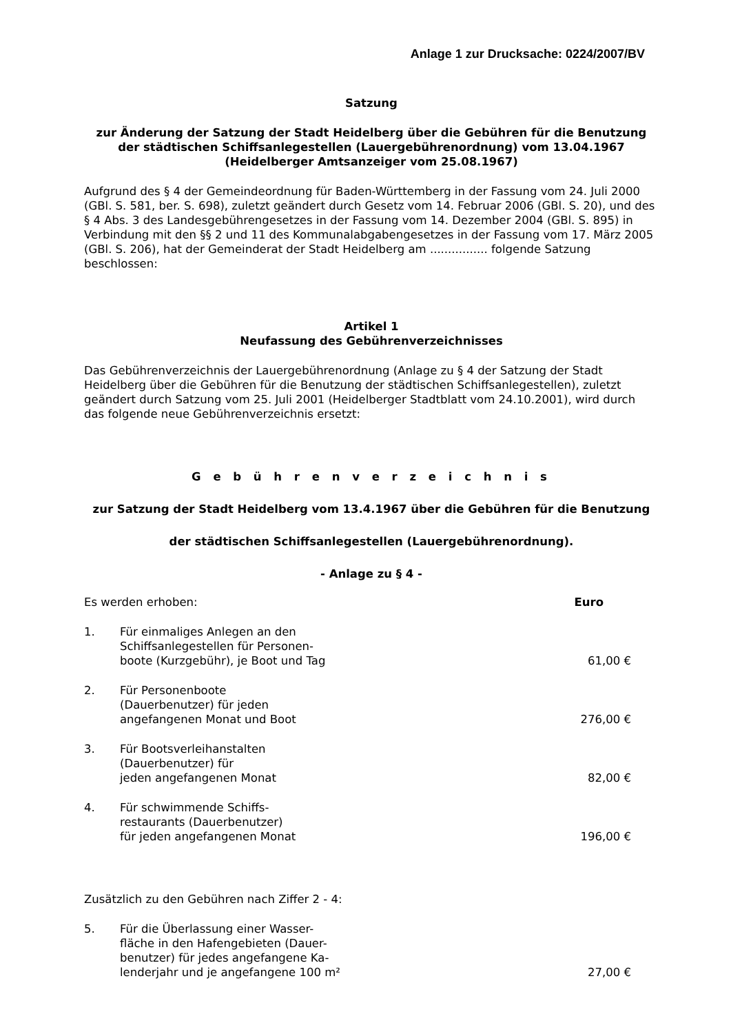Anlage 1 zur Drucksache: 0224/2007/BV
Satzung
zur Änderung der Satzung der Stadt Heidelberg über die Gebühren für die Benutzung der städtischen Schiffsanlegestellen (Lauergebührenordnung) vom 13.04.1967 (Heidelberger Amtsanzeiger vom 25.08.1967)
Aufgrund des § 4 der Gemeindeordnung für Baden-Württemberg in der Fassung vom 24. Juli 2000 (GBl. S. 581, ber. S. 698), zuletzt geändert durch Gesetz vom 14. Februar 2006 (GBl. S. 20), und des § 4 Abs. 3 des Landesgebührengesetzes in der Fassung vom 14. Dezember 2004 (GBl. S. 895) in Verbindung mit den §§ 2 und 11 des Kommunalabgabengesetzes in der Fassung vom 17. März 2005 (GBl. S. 206), hat der Gemeinderat der Stadt Heidelberg am ................ folgende Satzung beschlossen:
Artikel 1
Neufassung des Gebührenverzeichnisses
Das Gebührenverzeichnis der Lauergebührenordnung (Anlage zu § 4 der Satzung der Stadt Heidelberg über die Gebühren für die Benutzung der städtischen Schiffsanlegestellen), zuletzt geändert durch Satzung vom 25. Juli 2001 (Heidelberger Stadtblatt vom 24.10.2001), wird durch das folgende neue Gebührenverzeichnis ersetzt:
G e b ü h r e n v e r z e i c h n i s
zur Satzung der Stadt Heidelberg vom 13.4.1967 über die Gebühren für die Benutzung
der städtischen Schiffsanlegestellen (Lauergebührenordnung).
- Anlage zu § 4 -
| Es werden erhoben: | | Euro |
| 1. | Für einmaliges Anlegen an den Schiffsanlegestellen für Personen- boote (Kurzgebühr), je Boot und Tag | 61,00 € |
| 2. | Für Personenboote (Dauerbenutzer) für jeden angefangenen Monat und Boot | 276,00 € |
| 3. | Für Bootsverleihanstalten (Dauerbenutzer) für jeden angefangenen Monat | 82,00 € |
| 4. | Für schwimmende Schiffs- restaurants (Dauerbenutzer) für jeden angefangenen Monat | 196,00 € |
| Zusätzlich zu den Gebühren nach Ziffer 2 - 4: | | |
| 5. | Für die Überlassung einer Wasser- fläche in den Hafengebieten (Dauer- benutzer) für jedes angefangene Ka- lenderjahr und je angefangene 100 m² | 27,00 € |